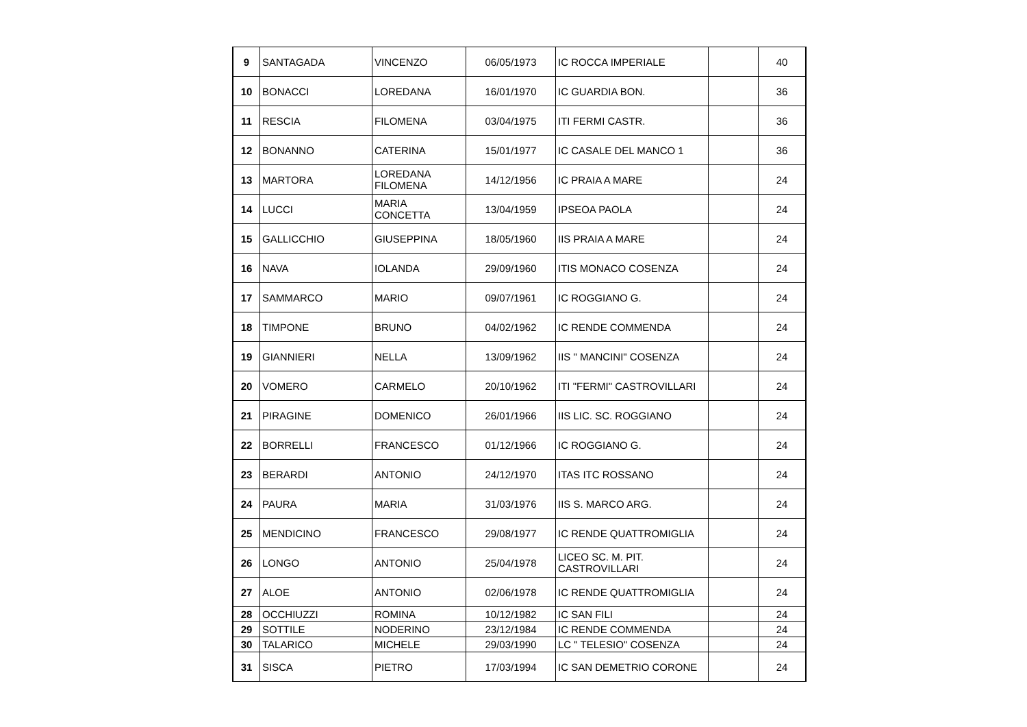| 9 | SANTAGADA | VINCENZO | 06/05/1973 | IC ROCCA IMPERIALE | | 40 |
| 10 | BONACCI | LOREDANA | 16/01/1970 | IC GUARDIA BON. | | 36 |
| 11 | RESCIA | FILOMENA | 03/04/1975 | ITI FERMI CASTR. | | 36 |
| 12 | BONANNO | CATERINA | 15/01/1977 | IC CASALE DEL MANCO 1 | | 36 |
| 13 | MARTORA | LOREDANA FILOMENA | 14/12/1956 | IC PRAIA A MARE | | 24 |
| 14 | LUCCI | MARIA CONCETTA | 13/04/1959 | IPSEOA PAOLA | | 24 |
| 15 | GALLICCHIO | GIUSEPPINA | 18/05/1960 | IIS PRAIA A MARE | | 24 |
| 16 | NAVA | IOLANDA | 29/09/1960 | ITIS MONACO COSENZA | | 24 |
| 17 | SAMMARCO | MARIO | 09/07/1961 | IC ROGGIANO G. | | 24 |
| 18 | TIMPONE | BRUNO | 04/02/1962 | IC RENDE COMMENDA | | 24 |
| 19 | GIANNIERI | NELLA | 13/09/1962 | IIS " MANCINI" COSENZA | | 24 |
| 20 | VOMERO | CARMELO | 20/10/1962 | ITI "FERMI" CASTROVILLARI | | 24 |
| 21 | PIRAGINE | DOMENICO | 26/01/1966 | IIS LIC. SC. ROGGIANO | | 24 |
| 22 | BORRELLI | FRANCESCO | 01/12/1966 | IC ROGGIANO G. | | 24 |
| 23 | BERARDI | ANTONIO | 24/12/1970 | ITAS ITC ROSSANO | | 24 |
| 24 | PAURA | MARIA | 31/03/1976 | IIS S. MARCO ARG. | | 24 |
| 25 | MENDICINO | FRANCESCO | 29/08/1977 | IC RENDE QUATTROMIGLIA | | 24 |
| 26 | LONGO | ANTONIO | 25/04/1978 | LICEO SC. M. PIT. CASTROVILLARI | | 24 |
| 27 | ALOE | ANTONIO | 02/06/1978 | IC RENDE QUATTROMIGLIA | | 24 |
| 28 | OCCHIUZZI | ROMINA | 10/12/1982 | IC SAN FILI | | 24 |
| 29 | SOTTILE | NODERINO | 23/12/1984 | IC RENDE COMMENDA | | 24 |
| 30 | TALARICO | MICHELE | 29/03/1990 | LC " TELESIO" COSENZA | | 24 |
| 31 | SISCA | PIETRO | 17/03/1994 | IC SAN DEMETRIO CORONE | | 24 |